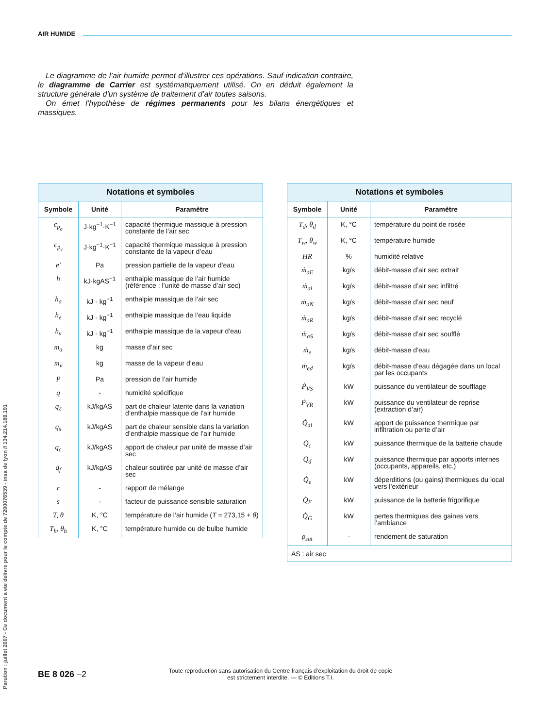AIR HUMIDE
Le diagramme de l’air humide permet d’illustrer ces opérations. Sauf indication contraire, le diagramme de Carrier est systématiquement utilisé. On en déduit également la structure générale d’un système de traitement d’air toutes saisons.
On émet l’hypothèse de régimes permanents pour les bilans énergétiques et massiques.
Parution : juillet 2007 - Ce document a ete delivre pour le compte de 7200076539 - insa de lyon // 134.214.188.191
| Notations et symboles | | |
| --- | --- | --- |
| Symbole | Unité | Paramètre |
| c<sub>p<sub>a</sub></sub> | J·kg<sup>−1</sup>·K<sup>−1</sup> | capacité thermique massique à pression constante de l’air sec |
| c<sub>p<sub>v</sub></sub> | J·kg<sup>−1</sup>·K<sup>−1</sup> | capacité thermique massique à pression constante de la vapeur d’eau |
| e′ | Pa | pression partielle de la vapeur d’eau |
| h | kJ·kgAS<sup>−1</sup> | enthalpie massique de l’air humide (référence : l’unité de masse d’air sec) |
| h<sub>a</sub> | kJ · kg<sup>−1</sup> | enthalpie massique de l’air sec |
| h<sub>e</sub> | kJ · kg<sup>−1</sup> | enthalpie massique de l’eau liquide |
| h<sub>v</sub> | kJ · kg<sup>−1</sup> | enthalpie massique de la vapeur d’eau |
| m<sub>a</sub> | kg | masse d’air sec |
| m<sub>v</sub> | kg | masse de la vapeur d’eau |
| P | Pa | pression de l’air humide |
| q | - | humidité spécifique |
| q<sub>ℓ</sub> | kJ/kgAS | part de chaleur latente dans la variation d’enthalpie massique de l’air humide |
| q<sub>s</sub> | kJ/kgAS | part de chaleur sensible dans la variation d’enthalpie massique de l’air humide |
| q<sub>c</sub> | kJ/kgAS | apport de chaleur par unité de masse d’air sec |
| q<sub>f</sub> | kJ/kgAS | chaleur soutirée par unité de masse d’air sec |
| r | - | rapport de mélange |
| s | - | facteur de puissance sensible saturation |
| T, θ | K, °C | température de l’air humide ( T = 273,15 + θ ) |
| T<sub>h</sub>, θ<sub>h</sub> | K, °C | température humide ou de bulbe humide |
| Notations et symboles | | |
| --- | --- | --- |
| Symbole | Unité | Paramètre |
| T<sub>d</sub>, θ<sub>d</sub> | K, °C | température du point de rosée |
| T<sub>w</sub>, θ<sub>w</sub> | K, °C | température humide |
| HR | % | humidité relative |
| ṁ<sub>aE</sub> | kg/s | débit-masse d’air sec extrait |
| ṁ<sub>ai</sub> | kg/s | débit-masse d’air sec infiltré |
| ṁ<sub>aN</sub> | kg/s | débit-masse d’air sec neuf |
| ṁ<sub>aR</sub> | kg/s | débit-masse d’air sec recyclé |
| ṁ<sub>aS</sub> | kg/s | débit-masse d’air sec soufflé |
| ṁ<sub>e</sub> | kg/s | débit-masse d’eau |
| ṁ<sub>ed</sub> | kg/s | débit-masse d’eau dégagée dans un local par les occupants |
| Ṗ<sub>VS</sub> | kW | puissance du ventilateur de soufflage |
| Ṗ<sub>VR</sub> | kW | puissance du ventilateur de reprise (extraction d’air) |
| Q̇<sub>ai</sub> | kW | apport de puissance thermique par infiltration ou perte d’air |
| Q̇<sub>c</sub> | kW | puissance thermique de la batterie chaude |
| Q̇<sub>d</sub> | kW | puissance thermique par apports internes (occupants, appareils, etc.) |
| Q̇<sub>e</sub> | kW | déperditions (ou gains) thermiques du local vers l’extérieur |
| Q̇<sub>F</sub> | kW | puissance de la batterie frigorifique |
| Q̇<sub>G</sub> | kW | pertes thermiques des gaines vers l’ambiance |
| ρ<sub>sat</sub> | - | rendement de saturation |
| AS : air sec | | |
BE 8 026 –2
Toute reproduction sans autorisation du Centre français d’exploitation du droit de copie
est strictement interdite. — © Editions T.I.